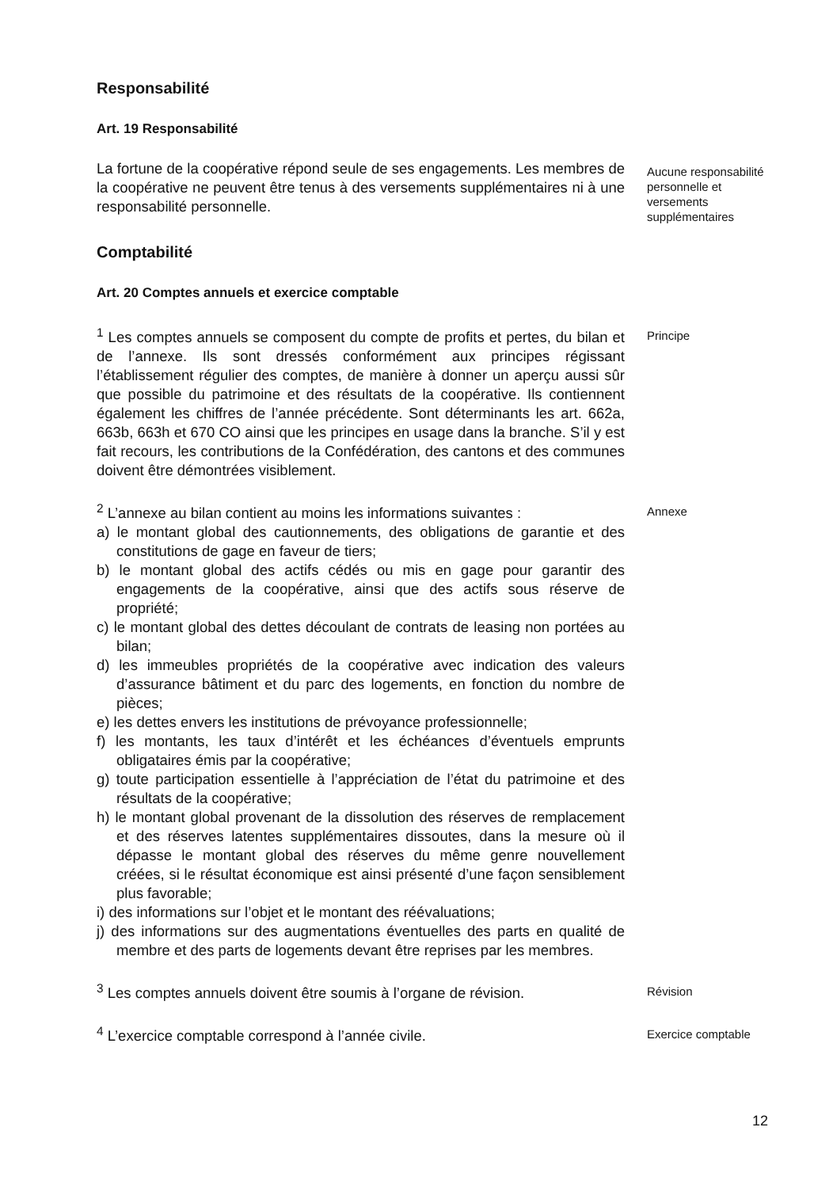Responsabilité
Art. 19 Responsabilité
La fortune de la coopérative répond seule de ses engagements. Les membres de la coopérative ne peuvent être tenus à des versements supplémentaires ni à une responsabilité personnelle.
Aucune responsabilité personnelle et versements supplémentaires
Comptabilité
Art. 20 Comptes annuels et exercice comptable
<sup>1</sup> Les comptes annuels se composent du compte de profits et pertes, du bilan et de l’annexe. Ils sont dressés conformément aux principes régissant l’établissement régulier des comptes, de manière à donner un aperçu aussi sûr que possible du patrimoine et des résultats de la coopérative. Ils contiennent également les chiffres de l’année précédente. Sont déterminants les art. 662a, 663b, 663h et 670 CO ainsi que les principes en usage dans la branche. S’il y est fait recours, les contributions de la Confédération, des cantons et des communes doivent être démontrées visiblement.
Principe
<sup>2</sup> L’annexe au bilan contient au moins les informations suivantes :
a) le montant global des cautionnements, des obligations de garantie et des constitutions de gage en faveur de tiers;
b) le montant global des actifs cédés ou mis en gage pour garantir des engagements de la coopérative, ainsi que des actifs sous réserve de propriété;
c) le montant global des dettes découlant de contrats de leasing non portées au bilan;
d) les immeubles propriétés de la coopérative avec indication des valeurs d’assurance bâtiment et du parc des logements, en fonction du nombre de pièces;
e) les dettes envers les institutions de prévoyance professionnelle;
f) les montants, les taux d’intérêt et les échéances d’éventuels emprunts obligataires émis par la coopérative;
g) toute participation essentielle à l’appréciation de l’état du patrimoine et des résultats de la coopérative;
h) le montant global provenant de la dissolution des réserves de remplacement et des réserves latentes supplémentaires dissoutes, dans la mesure où il dépasse le montant global des réserves du même genre nouvellement créées, si le résultat économique est ainsi présenté d’une façon sensiblement plus favorable;
i) des informations sur l’objet et le montant des réévaluations;
j) des informations sur des augmentations éventuelles des parts en qualité de membre et des parts de logements devant être reprises par les membres.
Annexe
<sup>3</sup> Les comptes annuels doivent être soumis à l’organe de révision.
Révision
<sup>4</sup> L’exercice comptable correspond à l’année civile.
Exercice comptable
12